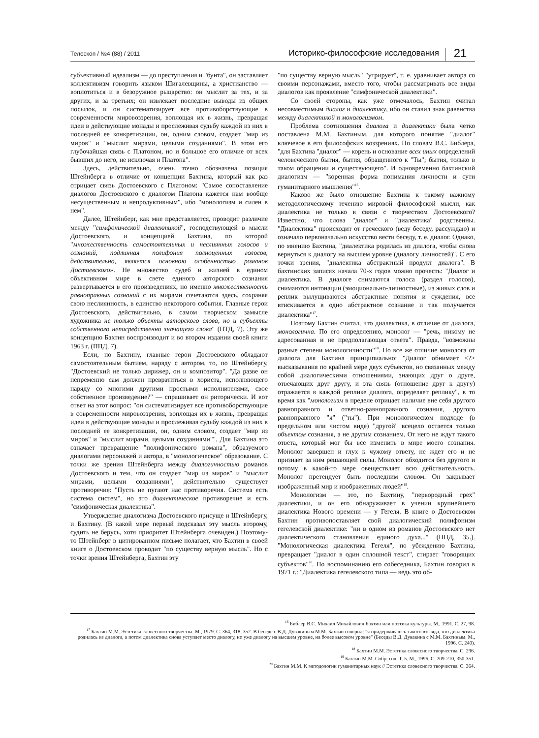Телескоп / №4 (88) / 2011 Историко-философские исследования 21
субъективный идеализм — до преступления и "бунта", он заставляет коллективизм говорить языком Шигалевщины, а христианство — воплотиться и в безоружное рыцарство: он мыслит за тех, и за других, и за третьих; он извлекает последние выводы из общих посылок, и он систематизирует все противоборствующие в современности мировоззрения, воплощая их в жизнь, превращая идеи в действующие монады и прослеживая судьбу каждой из них в последней ее конкретизации, он, одним словом, создает "мир из миров" и "мыслит мирами, целыми созданиями". В этом его глубочайшая связь с Платоном, но и большое его отличие от всех бывших до него, не исключая и Платона".
Здесь, действительно, очень точно обозначена позиция Штейнберга в отличие от концепции Бахтина, который как раз отрицает связь Достоевского с Платоном: "Самое сопоставление диалогов Достоевского с диалогом Платона кажется нам вообще несущественным и непродуктивным", ибо "монологизм и силен в нем".
Далее, Штейнберг, как мне представляется, проводит различие между "симфонической диалектикой", господствующей в мысли Достоевского, и концепцией Бахтина, по которой "множественность самостоятельных и неслиянных голосов и сознаний, подлинная полифония полноценных голосов, действительно, является основною особенностью романов Достоевского». Не множество судеб и жизней в едином объективном мире в свете единого авторского сознания развертывается в его произведениях, но именно множественность равноправных сознаний с их мирами сочетаются здесь, сохраняя свою неслиянность, в единство некоторого события. Главные герои Достоевского, действительно, в самом творческом замысле художника не только объекты авторского слова, но и субъекты собственного непосредственно значащего слова" (ПТД, 7). Эту же концепцию Бахтин воспроизводит и во втором издании своей книги 1963 г. (ППД, 7).
Если, по Бахтину, главные герои Достоевского обладают самостоятельным бытием, наряду с автором, то, по Штейнбергу, "Достоевский не только дирижер, он и композитор". "Да разве он непременно сам должен превратиться в хориста, исполняющего наряду со многими другими простыми исполнителями, свое собственное произведение?" — спрашивает он риторически. И вот ответ на этот вопрос: "он систематизирует все противоборствующие в современности мировоззрения, воплощая их в жизнь, превращая идеи в действующие монады и прослеживая судьбу каждой из них в последней ее конкретизации, он, одним словом, создает "мир из миров" и "мыслит мирами, целыми созданиями"". Для Бахтина это означает превращение "полифонического романа", образуемого диалогами персонажей и автора, в "монологическое" образование. С точки же зрения Штейнберга между диалогичностью романов Достоевского и тем, что он создает "мир из миров" и "мыслит мирами, целыми созданиями", действительно существует противоречие: "Пусть не пугают нас противоречия. Система есть система систем", но это диалектическое противоречие и есть "симфоническая диалектика".
Утверждение диалогизма Достоевского присуще и Штейнбергу, и Бахтину. (В какой мере первый подсказал эту мысль второму, судить не берусь, хотя приоритет Штейнберга очевиден.) Поэтому-то Штейнберг в цитированном письме полагает, что Бахтин в своей книге о Достоевском проводит "по существу верную мысль". Но с точки зрения Штейнберга, Бахтин эту
"по существу верную мысль" "утрирует", т. е. уравнивает автора со своими персонажами, вместо того, чтобы рассматривать все виды диалогов как проявление "симфонической диалектики".
Со своей стороны, как уже отмечалось, Бахтин считал несовместимым диалог и диалектику, ибо он ставил знак равенства между диалектикой и монологизмом.
Проблема соотношения диалога и диалектики была четко поставлена М.М. Бахтиным, для которого понятие "диалог" ключевое в его философских воззрениях. По словам В.С. Библера, "для Бахтина "диалог" — корень и основание всех иных определений человеческого бытия, бытия, обращенного к "Ты"; бытия, только в таком обращении и существующего". И одновременно бахтинский диалогизм — "коренная форма понимания личности и сути гуманитарного мышления"<sup>16</sup>.
Каково же было отношение Бахтина к такому важному методологическому течению мировой философской мысли, как диалектика не только в связи с творчеством Достоевского? Известно, что слова "диалог" и "диалектика" родственны. "Диалектика" происходит от греческого (веду беседу, рассуждаю) и означало первоначально искусство вести беседу, т. е. диалог. Однако, по мнению Бахтина, "диалектика родилась из диалога, чтобы снова вернуться к диалогу на высшем уровне (диалогу личностей)". С его точки зрения, "диалектика абстрактный продукт диалога". В бахтинских записях начала 70-х годов можно прочесть: "Диалог и диалектика. В диалоге снимаются голоса (раздел голосов), снимаются интонации (эмоционально-личностные), из живых слов и реплик вылущиваются абстрактные понятия и суждения, все втискивается в одно абстрактное сознание и так получается диалектика"<sup>17</sup>.
Поэтому Бахтин считал, что диалектика, в отличие от диалога, монологична. По его определению, монолог — "речь, никому не адресованная и не предполагающая ответа". Правда, "возможны разные степени монологичности"<sup>18</sup>. Но все же отличие монолога от диалога для Бахтина принципиально: "Диалог обнимает <?> высказывания по крайней мере двух субъектов, но связанных между собой диалогическими отношениями, знающих друг о друге, отвечающих друг другу, и эта связь (отношение друг к другу) отражается в каждой реплике диалога, определяет реплику", в то время как "монологизм в пределе отрицает наличие вне себя другого равноправного и ответно-равноправного сознания, другого равноправного "я" ("ты"). При монологическом подходе (в предельном или чистом виде) "другой" всецело остается только объектом сознания, а не другим сознанием. От него не ждут такого ответа, который мог бы все изменить в мире моего сознания. Монолог завершен и глух к чужому ответу, не ждет его и не признает за ним решающей силы. Монолог обходится без другого и потому в какой-то мере овеществляет всю действительность. Монолог претендует быть последним словом. Он закрывает изображенный мир и изображенных людей"<sup>19</sup>.
Монологизм — это, по Бахтину, "первородный грех" диалектики, и он его обнаруживает в учении крупнейшего диалектика Нового времени — у Гегеля. В книге о Достоевском Бахтин противопоставляет свой диалогический полифонизм гегелевской диалектике: "ни в одном из романов Достоевского нет диалектического становления единого духа..." (ППД, 35.). "Монологическая диалектика Гегеля", по убеждению Бахтина, превращает "диалог в один сплошной текст", стирает "говорящих субъектов"<sup>20</sup>. По воспоминанию его собеседника, Бахтин говорил в 1971 г.: "Диалектика гегелевского типа — ведь это об-
<sup>16</sup> Библер В.С. Михаил Михайлович Бахтин или поэтика культуры. М., 1991. С. 27, 98.
<sup>17</sup> Бахтин М.М. Эстетика словесного творчества. М., 1979. С. 364, 318, 352. В беседе с В.Д. Дувакиным М.М. Бахтин говорил: "я придерживаюсь такого взгляда, что диалектика родилась из диалога, а потом диалектика снова уступает место диалогу, но уже диалогу на высшем уровне, на более высоком уровне" (Беседы В.Д. Дувакина с М.М. Бахтиным. М., 1996. С. 240).
<sup>18</sup> Бахтин М.М. Эстетика словесного творчества. С. 296.
<sup>19</sup> Бахтин М.М. Собр. соч. Т. 5. М., 1996. С. 209-210, 350-351.
<sup>20</sup> Бахтин М.М. К методологии гуманитарных наук // Эстетика словесного творчества. С. 364.